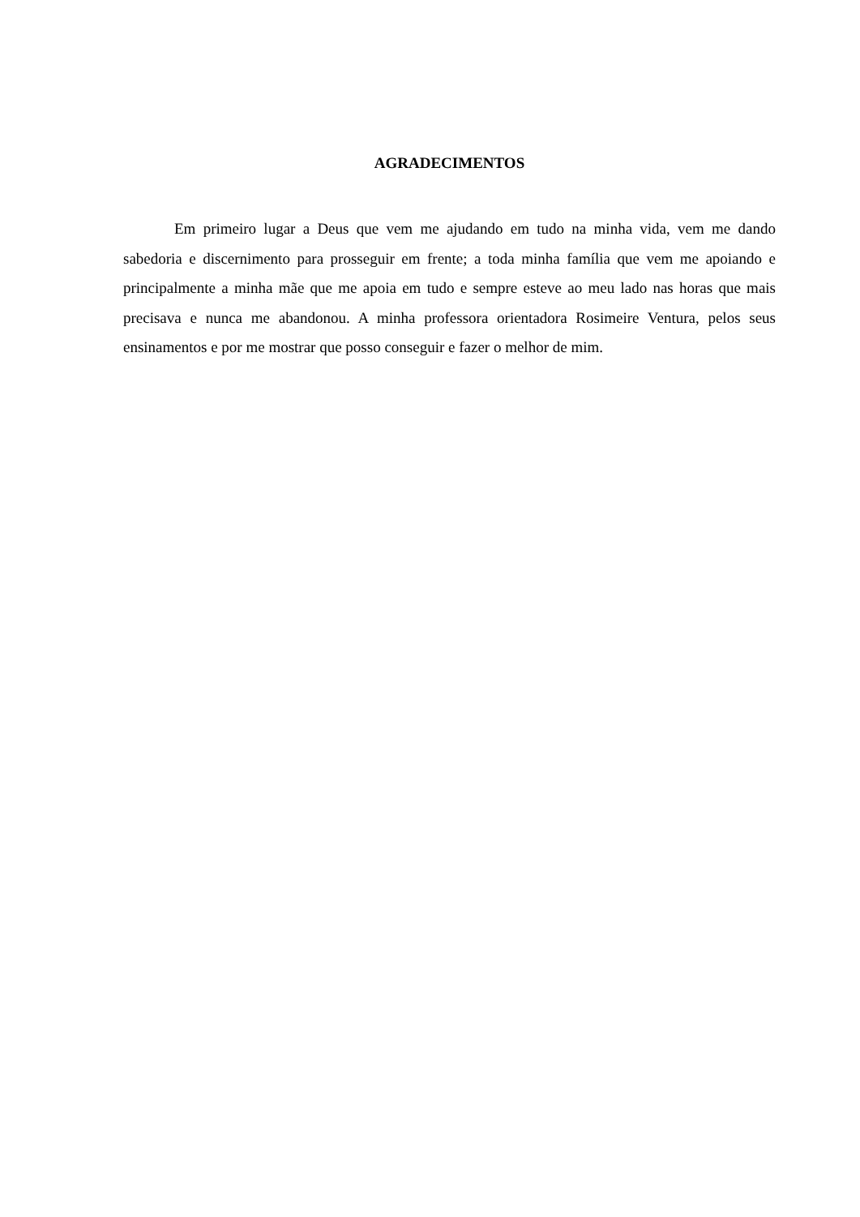AGRADECIMENTOS
Em primeiro lugar a Deus que vem me ajudando em tudo na minha vida, vem me dando sabedoria e discernimento para prosseguir em frente; a toda minha família que vem me apoiando e principalmente a minha mãe que me apoia em tudo e sempre esteve ao meu lado nas horas que mais precisava e nunca me abandonou. A minha professora orientadora Rosimeire Ventura, pelos seus ensinamentos e por me mostrar que posso conseguir e fazer o melhor de mim.